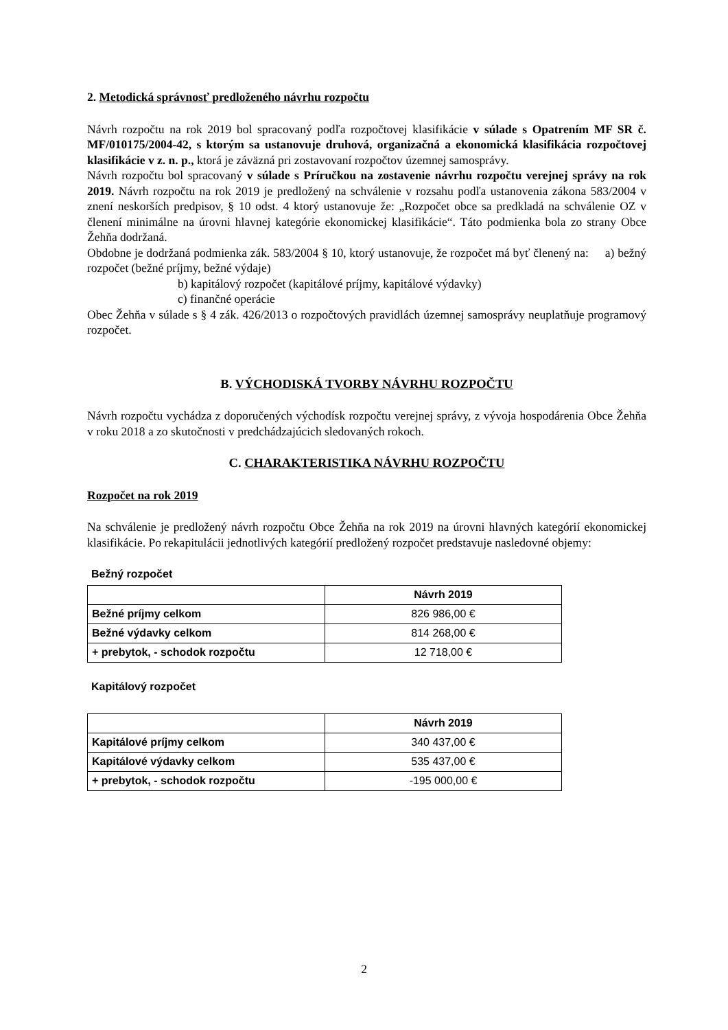2. Metodická správnosť predloženého návrhu rozpočtu
Návrh rozpočtu na rok 2019 bol spracovaný podľa rozpočtovej klasifikácie v súlade s Opatrením MF SR č. MF/010175/2004-42, s ktorým sa ustanovuje druhová, organizačná a ekonomická klasifikácia rozpočtovej klasifikácie v z. n. p., ktorá je záväzná pri zostavovaní rozpočtov územnej samosprávy.
Návrh rozpočtu bol spracovaný v súlade s Príručkou na zostavenie návrhu rozpočtu verejnej správy na rok 2019. Návrh rozpočtu na rok 2019 je predložený na schválenie v rozsahu podľa ustanovenia zákona 583/2004 v znení neskorších predpisov, § 10 odst. 4 ktorý ustanovuje že: „Rozpočet obce sa predkladá na schválenie OZ v členení minimálne na úrovni hlavnej kategórie ekonomickej klasifikácie“. Táto podmienka bola zo strany Obce Žehňa dodržaná.
Obdobne je dodržaná podmienka zák. 583/2004 § 10, ktorý ustanovuje, že rozpočet má byť členený na: a) bežný rozpočet (bežné príjmy, bežné výdaje)
b) kapitálový rozpočet (kapitálové príjmy, kapitálové výdavky)
c) finančné operácie
Obec Žehňa v súlade s § 4 zák. 426/2013 o rozpočtových pravidlách územnej samosprávy neuplatňuje programový rozpočet.
B. VÝCHODISKÁ TVORBY NÁVRHU ROZPOČTU
Návrh rozpočtu vychádza z doporučených východísk rozpočtu verejnej správy, z vývoja hospodárenia Obce Žehňa v roku 2018 a zo skutočnosti v predchádzajúcich sledovaných rokoch.
C. CHARAKTERISTIKA NÁVRHU ROZPOČTU
Rozpočet na rok 2019
Na schválenie je predložený návrh rozpočtu Obce Žehňa na rok 2019 na úrovni hlavných kategórií ekonomickej klasifikácie. Po rekapitulácii jednotlivých kategórií predložený rozpočet predstavuje nasledovné objemy:
Bežný rozpočet
| | Návrh 2019 |
| Bežné príjmy celkom | 826 986,00 € |
| Bežné výdavky celkom | 814 268,00 € |
| + prebytok, - schodok rozpočtu | 12 718,00 € |
Kapitálový rozpočet
| | Návrh 2019 |
| Kapitálové príjmy celkom | 340 437,00 € |
| Kapitálové výdavky celkom | 535 437,00 € |
| + prebytok, - schodok rozpočtu | -195 000,00 € |
2